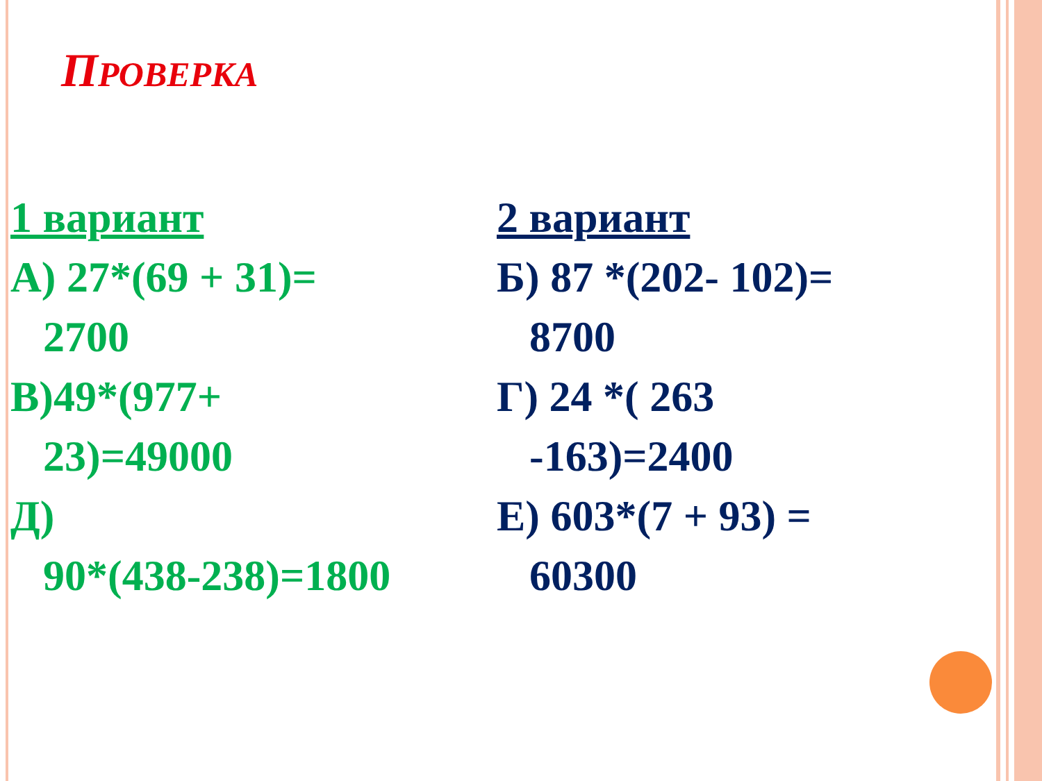ПРОВЕРКА
1 вариант
А) 27*(69 + 31)=
2700
В)49*(977+
23)=49000
Д)
90*(438-238)=1800
2 вариант
Б) 87 *(202- 102)=
8700
Г) 24 *( 263
-163)=2400
Е) 603*(7 + 93) =
60300